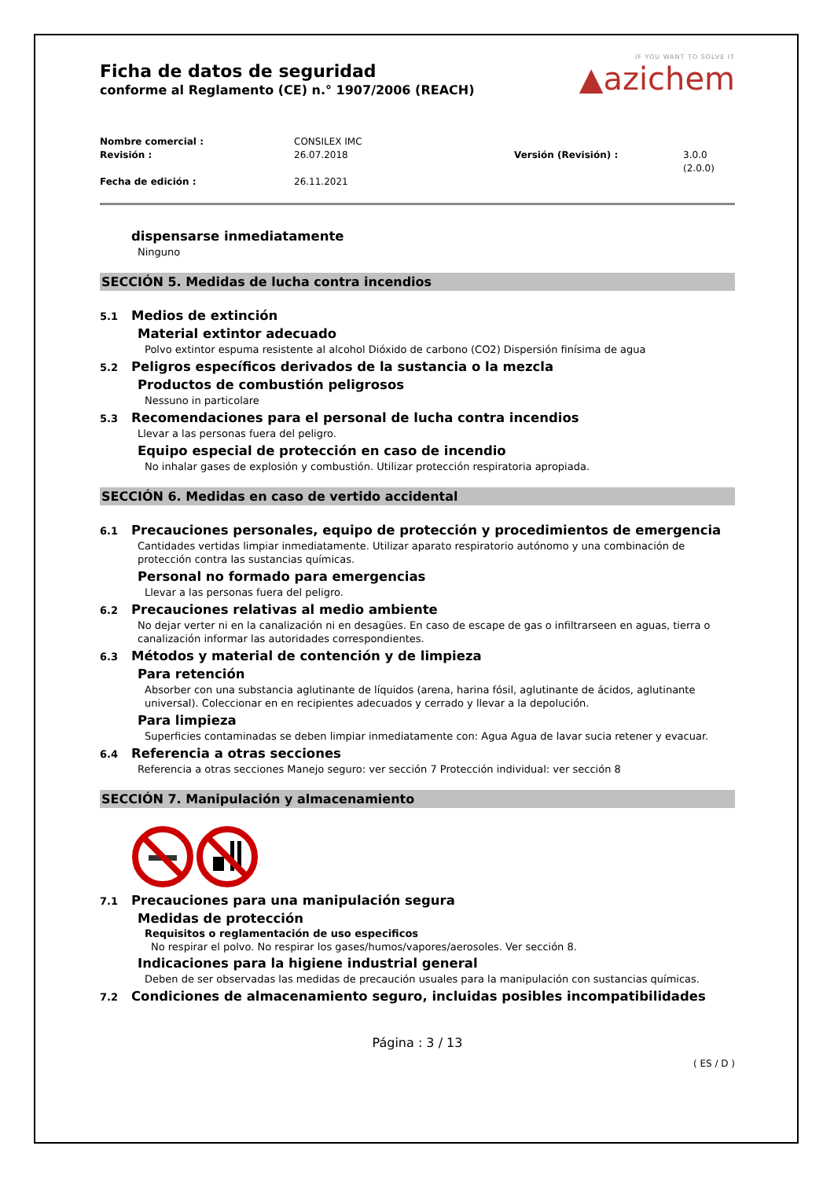IF YOU WANT TO SOLVE IT
▲azichem
Ficha de datos de seguridad
conforme al Reglamento (CE) n.° 1907/2006 (REACH)
Nombre comercial : CONSILEX IMC Revisión : 26.07.2018 Versión (Revisión) : 3.0.0 (2.0.0) Fecha de edición : 26.11.2021
dispensarse inmediatamente
Ninguno
SECCIÓN 5. Medidas de lucha contra incendios
5.1 Medios de extinción
Material extintor adecuado
Polvo extintor espuma resistente al alcohol Dióxido de carbono (CO2) Dispersión finísima de agua
5.2 Peligros específicos derivados de la sustancia o la mezcla
Productos de combustión peligrosos
Nessuno in particolare
5.3 Recomendaciones para el personal de lucha contra incendios
Llevar a las personas fuera del peligro.
Equipo especial de protección en caso de incendio
No inhalar gases de explosión y combustión. Utilizar protección respiratoria apropiada.
SECCIÓN 6. Medidas en caso de vertido accidental
6.1 Precauciones personales, equipo de protección y procedimientos de emergencia
Cantidades vertidas limpiar inmediatamente. Utilizar aparato respiratorio autónomo y una combinación de protección contra las sustancias químicas.
Personal no formado para emergencias
Llevar a las personas fuera del peligro.
6.2 Precauciones relativas al medio ambiente
No dejar verter ni en la canalización ni en desagües. En caso de escape de gas o infiltrarseen en aguas, tierra o canalización informar las autoridades correspondientes.
6.3 Métodos y material de contención y de limpieza
Para retención
Absorber con una substancia aglutinante de líquidos (arena, harina fósil, aglutinante de ácidos, aglutinante universal). Coleccionar en en recipientes adecuados y cerrado y llevar a la depolución.
Para limpieza
Superficies contaminadas se deben limpiar inmediatamente con: Agua Agua de lavar sucia retener y evacuar.
6.4 Referencia a otras secciones
Referencia a otras secciones Manejo seguro: ver sección 7 Protección individual: ver sección 8
SECCIÓN 7. Manipulación y almacenamiento
7.1 Precauciones para una manipulación segura
Medidas de protección
Requisitos o reglamentación de uso especificos
No respirar el polvo. No respirar los gases/humos/vapores/aerosoles. Ver sección 8.
Indicaciones para la higiene industrial general
Deben de ser observadas las medidas de precaución usuales para la manipulación con sustancias químicas.
7.2 Condiciones de almacenamiento seguro, incluidas posibles incompatibilidades
Página : 3 / 13
( ES / D )